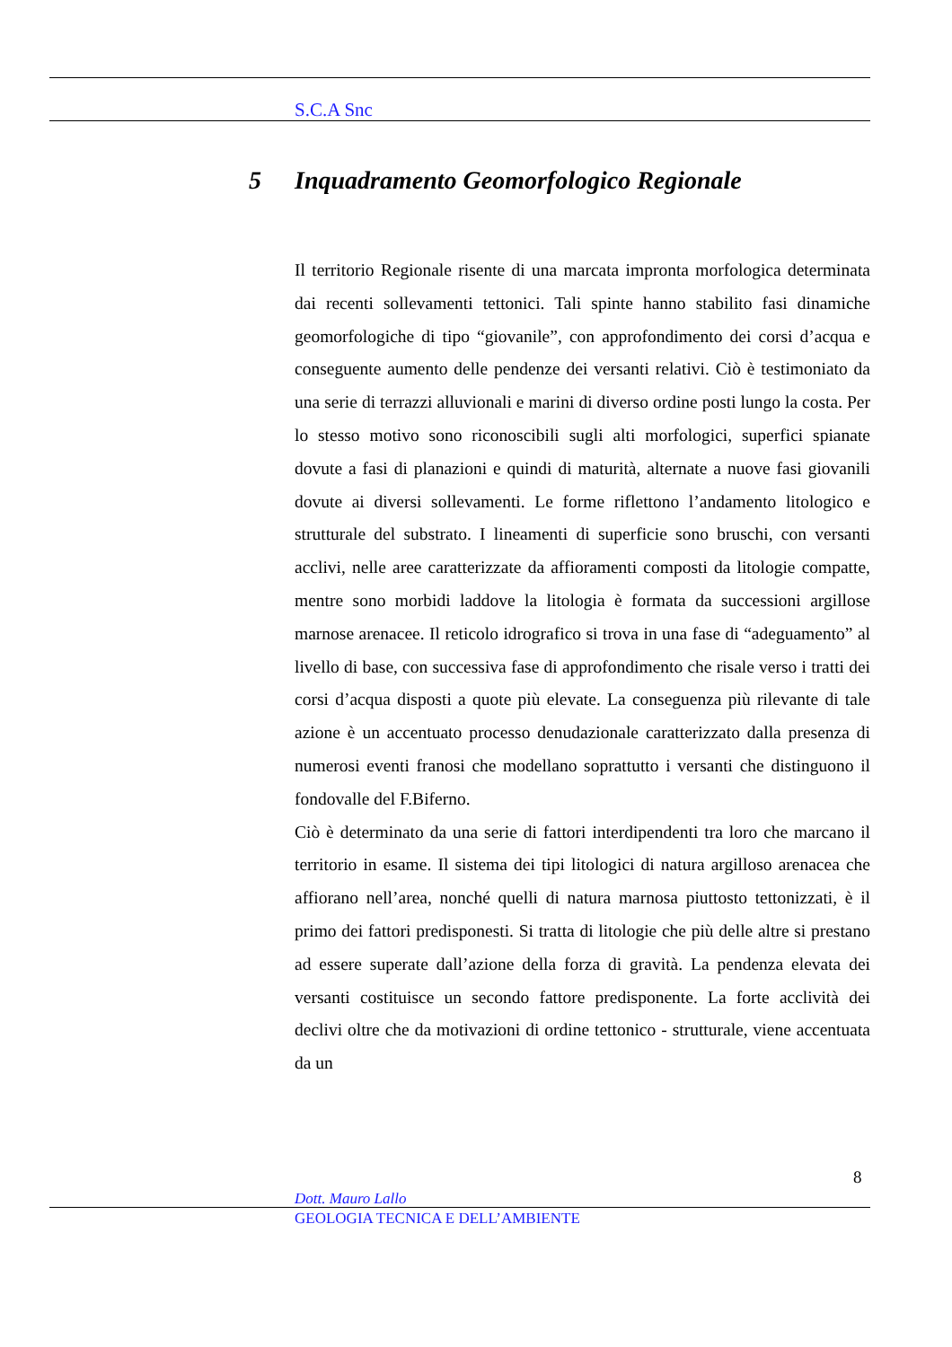S.C.A Snc
5 Inquadramento Geomorfologico Regionale
Il territorio Regionale risente di una marcata impronta morfologica determinata dai recenti sollevamenti tettonici. Tali spinte hanno stabilito fasi dinamiche geomorfologiche di tipo “giovanile”, con approfondimento dei corsi d’acqua e conseguente aumento delle pendenze dei versanti relativi. Ciò è testimoniato da una serie di terrazzi alluvionali e marini di diverso ordine posti lungo la costa. Per lo stesso motivo sono riconoscibili sugli alti morfologici, superfici spianate dovute a fasi di planazioni e quindi di maturità, alternate a nuove fasi giovanili dovute ai diversi sollevamenti. Le forme riflettono l’andamento litologico e strutturale del substrato. I lineamenti di superficie sono bruschi, con versanti acclivi, nelle aree caratterizzate da affioramenti composti da litologie compatte, mentre sono morbidi laddove la litologia è formata da successioni argillose marnose arenacee. Il reticolo idrografico si trova in una fase di “adeguamento” al livello di base, con successiva fase di approfondimento che risale verso i tratti dei corsi d’acqua disposti a quote più elevate. La conseguenza più rilevante di tale azione è un accentuato processo denudazionale caratterizzato dalla presenza di numerosi eventi franosi che modellano soprattutto i versanti che distinguono il fondovalle del F.Biferno.
Ciò è determinato da una serie di fattori interdipendenti tra loro che marcano il territorio in esame. Il sistema dei tipi litologici di natura argilloso arenacea che affiorano nell’area, nonché quelli di natura marnosa piuttosto tettonizzati, è il primo dei fattori predisponesti. Si tratta di litologie che più delle altre si prestano ad essere superate dall’azione della forza di gravità. La pendenza elevata dei versanti costituisce un secondo fattore predisponente. La forte acclività dei declivi oltre che da motivazioni di ordine tettonico - strutturale, viene accentuata da un
8
Dott. Mauro Lallo
GEOLOGIA TECNICA E DELL’AMBIENTE